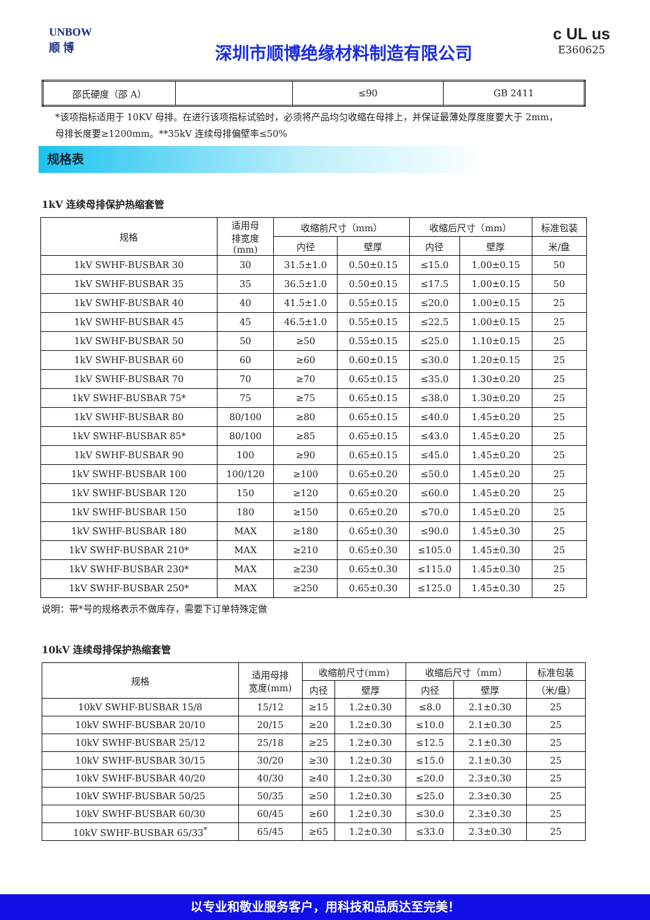UNBOW
顺 博
深圳市顺博绝缘材料制造有限公司
c UL us
E360625
| 邵氏硬度（邵 A） | | ≤90 | GB 2411 |
*该项指标适用于 10KV 母排。在进行该项指标试验时，必须将产品均匀收缩在母排上，并保证最薄处厚度度要大于 2mm，
母排长度要≥1200mm。**35kV 连续母排偏壁率≤50%
规格表
1kV 连续母排保护热缩套管
| 规格 | 适用母 排宽度 (mm) | 收缩前尺寸（mm） | | 收缩后尺寸（mm） | | 标准包装 |
| --- | --- | --- | --- | --- | --- | --- |
| | | 内径 | 壁厚 | 内径 | 壁厚 | 米/盘 |
| 1kV SWHF-BUSBAR 30 | 30 | 31.5±1.0 | 0.50±0.15 | ≤15.0 | 1.00±0.15 | 50 |
| 1kV SWHF-BUSBAR 35 | 35 | 36.5±1.0 | 0.50±0.15 | ≤17.5 | 1.00±0.15 | 50 |
| 1kV SWHF-BUSBAR 40 | 40 | 41.5±1.0 | 0.55±0.15 | ≤20.0 | 1.00±0.15 | 25 |
| 1kV SWHF-BUSBAR 45 | 45 | 46.5±1.0 | 0.55±0.15 | ≤22.5 | 1.00±0.15 | 25 |
| 1kV SWHF-BUSBAR 50 | 50 | ≥50 | 0.55±0.15 | ≤25.0 | 1.10±0.15 | 25 |
| 1kV SWHF-BUSBAR 60 | 60 | ≥60 | 0.60±0.15 | ≤30.0 | 1.20±0.15 | 25 |
| 1kV SWHF-BUSBAR 70 | 70 | ≥70 | 0.65±0.15 | ≤35.0 | 1.30±0.20 | 25 |
| 1kV SWHF-BUSBAR 75* | 75 | ≥75 | 0.65±0.15 | ≤38.0 | 1.30±0.20 | 25 |
| 1kV SWHF-BUSBAR 80 | 80/100 | ≥80 | 0.65±0.15 | ≤40.0 | 1.45±0.20 | 25 |
| 1kV SWHF-BUSBAR 85* | 80/100 | ≥85 | 0.65±0.15 | ≤43.0 | 1.45±0.20 | 25 |
| 1kV SWHF-BUSBAR 90 | 100 | ≥90 | 0.65±0.15 | ≤45.0 | 1.45±0.20 | 25 |
| 1kV SWHF-BUSBAR 100 | 100/120 | ≥100 | 0.65±0.20 | ≤50.0 | 1.45±0.20 | 25 |
| 1kV SWHF-BUSBAR 120 | 150 | ≥120 | 0.65±0.20 | ≤60.0 | 1.45±0.20 | 25 |
| 1kV SWHF-BUSBAR 150 | 180 | ≥150 | 0.65±0.20 | ≤70.0 | 1.45±0.20 | 25 |
| 1kV SWHF-BUSBAR 180 | MAX | ≥180 | 0.65±0.30 | ≤90.0 | 1.45±0.30 | 25 |
| 1kV SWHF-BUSBAR 210* | MAX | ≥210 | 0.65±0.30 | ≤105.0 | 1.45±0.30 | 25 |
| 1kV SWHF-BUSBAR 230* | MAX | ≥230 | 0.65±0.30 | ≤115.0 | 1.45±0.30 | 25 |
| 1kV SWHF-BUSBAR 250* | MAX | ≥250 | 0.65±0.30 | ≤125.0 | 1.45±0.30 | 25 |
说明：带*号的规格表示不做库存，需要下订单特殊定做
10kV 连续母排保护热缩套管
| 规格 | 适用母排 宽度(mm) | 收缩前尺寸(mm) | | 收缩后尺寸（mm） | | 标准包装 |
| --- | --- | --- | --- | --- | --- | --- |
| | | 内径 | 壁厚 | 内径 | 壁厚 | （米/盘） |
| 10kV SWHF-BUSBAR 15/8 | 15/12 | ≥15 | 1.2±0.30 | ≤8.0 | 2.1±0.30 | 25 |
| 10kV SWHF-BUSBAR 20/10 | 20/15 | ≥20 | 1.2±0.30 | ≤10.0 | 2.1±0.30 | 25 |
| 10kV SWHF-BUSBAR 25/12 | 25/18 | ≥25 | 1.2±0.30 | ≤12.5 | 2.1±0.30 | 25 |
| 10kV SWHF-BUSBAR 30/15 | 30/20 | ≥30 | 1.2±0.30 | ≤15.0 | 2.1±0.30 | 25 |
| 10kV SWHF-BUSBAR 40/20 | 40/30 | ≥40 | 1.2±0.30 | ≤20.0 | 2.3±0.30 | 25 |
| 10kV SWHF-BUSBAR 50/25 | 50/35 | ≥50 | 1.2±0.30 | ≤25.0 | 2.3±0.30 | 25 |
| 10kV SWHF-BUSBAR 60/30 | 60/45 | ≥60 | 1.2±0.30 | ≤30.0 | 2.3±0.30 | 25 |
| 10kV SWHF-BUSBAR 65/33<sup>*</sup> | 65/45 | ≥65 | 1.2±0.30 | ≤33.0 | 2.3±0.30 | 25 |
以专业和敬业服务客户，用科技和品质达至完美！